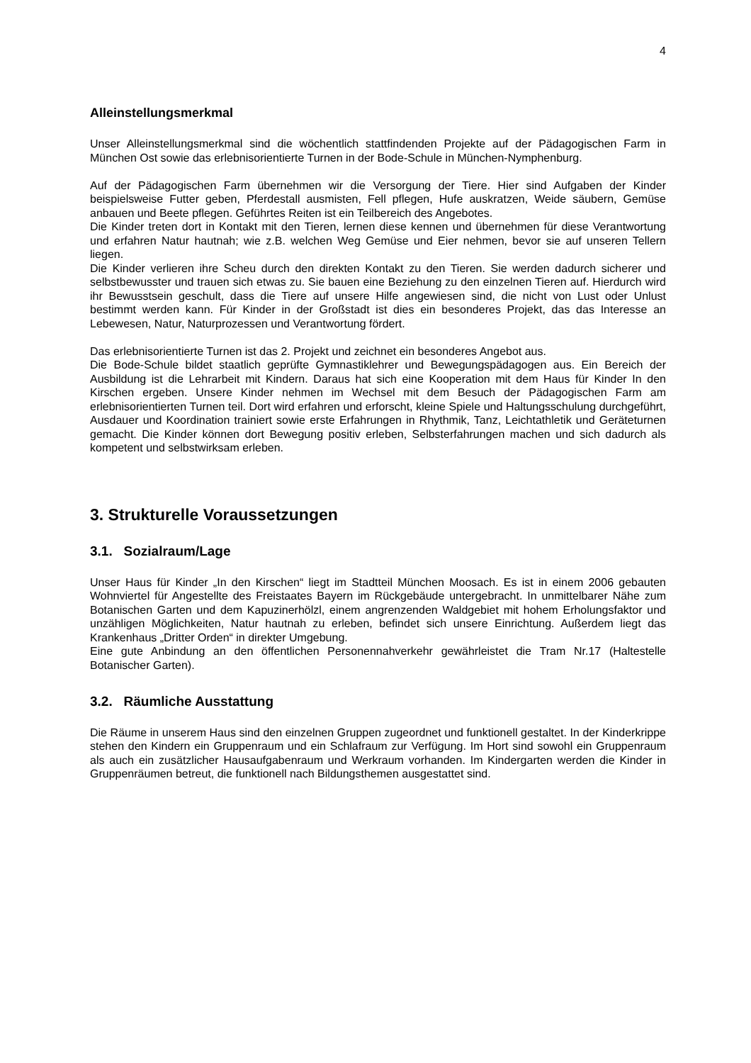4
Alleinstellungsmerkmal
Unser Alleinstellungsmerkmal sind die wöchentlich stattfindenden Projekte auf der Pädagogischen Farm in München Ost sowie das erlebnisorientierte Turnen in der Bode-Schule in München-Nymphenburg.
Auf der Pädagogischen Farm übernehmen wir die Versorgung der Tiere. Hier sind Aufgaben der Kinder beispielsweise Futter geben, Pferdestall ausmisten, Fell pflegen, Hufe auskratzen, Weide säubern, Gemüse anbauen und Beete pflegen. Geführtes Reiten ist ein Teilbereich des Angebotes.
Die Kinder treten dort in Kontakt mit den Tieren, lernen diese kennen und übernehmen für diese Verantwortung und erfahren Natur hautnah; wie z.B. welchen Weg Gemüse und Eier nehmen, bevor sie auf unseren Tellern liegen.
Die Kinder verlieren ihre Scheu durch den direkten Kontakt zu den Tieren. Sie werden dadurch sicherer und selbstbewusster und trauen sich etwas zu. Sie bauen eine Beziehung zu den einzelnen Tieren auf. Hierdurch wird ihr Bewusstsein geschult, dass die Tiere auf unsere Hilfe angewiesen sind, die nicht von Lust oder Unlust bestimmt werden kann. Für Kinder in der Großstadt ist dies ein besonderes Projekt, das das Interesse an Lebewesen, Natur, Naturprozessen und Verantwortung fördert.
Das erlebnisorientierte Turnen ist das 2. Projekt und zeichnet ein besonderes Angebot aus.
Die Bode-Schule bildet staatlich geprüfte Gymnastiklehrer und Bewegungspädagogen aus. Ein Bereich der Ausbildung ist die Lehrarbeit mit Kindern. Daraus hat sich eine Kooperation mit dem Haus für Kinder In den Kirschen ergeben. Unsere Kinder nehmen im Wechsel mit dem Besuch der Pädagogischen Farm am erlebnisorientierten Turnen teil. Dort wird erfahren und erforscht, kleine Spiele und Haltungsschulung durchgeführt, Ausdauer und Koordination trainiert sowie erste Erfahrungen in Rhythmik, Tanz, Leichtathletik und Geräteturnen gemacht. Die Kinder können dort Bewegung positiv erleben, Selbsterfahrungen machen und sich dadurch als kompetent und selbstwirksam erleben.
3. Strukturelle Voraussetzungen
3.1. Sozialraum/Lage
Unser Haus für Kinder „In den Kirschen“ liegt im Stadtteil München Moosach. Es ist in einem 2006 gebauten Wohnviertel für Angestellte des Freistaates Bayern im Rückgebäude untergebracht. In unmittelbarer Nähe zum Botanischen Garten und dem Kapuzinerhölzl, einem angrenzenden Waldgebiet mit hohem Erholungsfaktor und unzähligen Möglichkeiten, Natur hautnah zu erleben, befindet sich unsere Einrichtung. Außerdem liegt das Krankenhaus „Dritter Orden“ in direkter Umgebung.
Eine gute Anbindung an den öffentlichen Personennahverkehr gewährleistet die Tram Nr.17 (Haltestelle Botanischer Garten).
3.2. Räumliche Ausstattung
Die Räume in unserem Haus sind den einzelnen Gruppen zugeordnet und funktionell gestaltet. In der Kinderkrippe stehen den Kindern ein Gruppenraum und ein Schlafraum zur Verfügung. Im Hort sind sowohl ein Gruppenraum als auch ein zusätzlicher Hausaufgabenraum und Werkraum vorhanden. Im Kindergarten werden die Kinder in Gruppenräumen betreut, die funktionell nach Bildungsthemen ausgestattet sind.